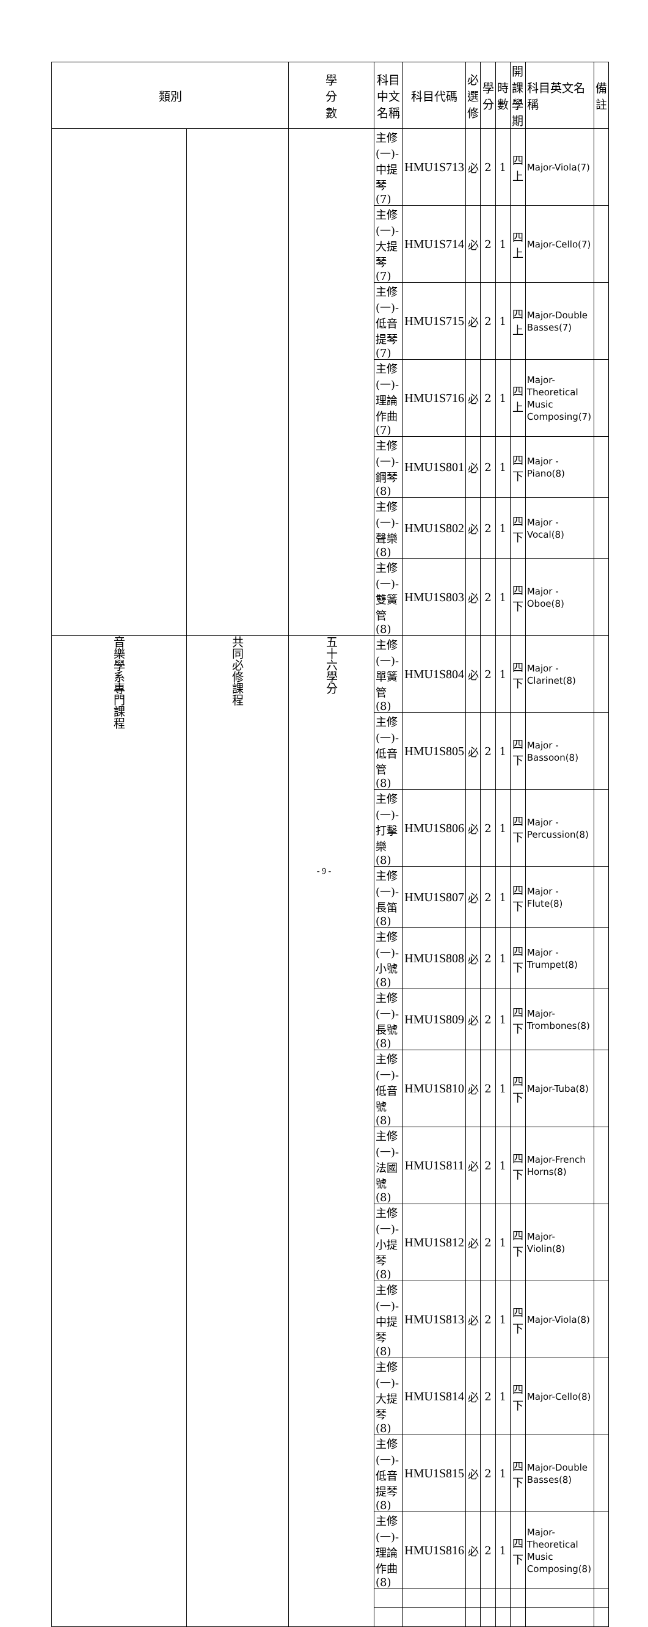| 類別 | | 學 分 數 | 科目中文名稱 | 科目代碼 | 必 選 修 | 學 分 | 時 數 | 開課 學期 | 科目英文名稱 | 備註 |
| --- | --- | --- | --- | --- | --- | --- | --- | --- | --- | --- |
| | | | 主修(一)-中提琴(7) | HMU1S713 | 必 | 2 | 1 | 四上 | Major-Viola(7) | |
| | | | 主修(一)-大提琴(7) | HMU1S714 | 必 | 2 | 1 | 四上 | Major-Cello(7) | |
| | | | 主修(一)-低音提琴(7) | HMU1S715 | 必 | 2 | 1 | 四上 | Major-Double Basses(7) | |
| | | | 主修(一)-理論作曲(7) | HMU1S716 | 必 | 2 | 1 | 四上 | Major-Theoretical Music Composing(7) | |
| | | | 主修(一)-鋼琴(8) | HMU1S801 | 必 | 2 | 1 | 四下 | Major -Piano(8) | |
| | | | 主修(一)-聲樂(8) | HMU1S802 | 必 | 2 | 1 | 四下 | Major -Vocal(8) | |
| | | | 主修(一)-雙簧管(8) | HMU1S803 | 必 | 2 | 1 | 四下 | Major -Oboe(8) | |
| 音樂學系專門課程 | 共同必修課程 | 五十六學分 | 主修(一)-單簧管(8) | HMU1S804 | 必 | 2 | 1 | 四下 | Major -Clarinet(8) | |
| | | | 主修(一)-低音管(8) | HMU1S805 | 必 | 2 | 1 | 四下 | Major -Bassoon(8) | |
| | | | 主修(一)-打擊樂(8) | HMU1S806 | 必 | 2 | 1 | 四下 | Major -Percussion(8) | |
| | | | 主修(一)-長笛(8) | HMU1S807 | 必 | 2 | 1 | 四下 | Major -Flute(8) | |
| | | | 主修(一)-小號(8) | HMU1S808 | 必 | 2 | 1 | 四下 | Major -Trumpet(8) | |
| | | | 主修(一)-長號(8) | HMU1S809 | 必 | 2 | 1 | 四下 | Major-Trombones(8) | |
| | | | 主修(一)-低音號(8) | HMU1S810 | 必 | 2 | 1 | 四下 | Major-Tuba(8) | |
| | | | 主修(一)-法國號(8) | HMU1S811 | 必 | 2 | 1 | 四下 | Major-French Horns(8) | |
| | | | 主修(一)-小提琴(8) | HMU1S812 | 必 | 2 | 1 | 四下 | Major-Violin(8) | |
| | | | 主修(一)-中提琴(8) | HMU1S813 | 必 | 2 | 1 | 四下 | Major-Viola(8) | |
| | | | 主修(一)-大提琴(8) | HMU1S814 | 必 | 2 | 1 | 四下 | Major-Cello(8) | |
| | | | 主修(一)-低音提琴(8) | HMU1S815 | 必 | 2 | 1 | 四下 | Major-Double Basses(8) | |
| | | | 主修(一)-理論作曲(8) | HMU1S816 | 必 | 2 | 1 | 四下 | Major-Theoretical Music Composing(8) | |
- 9 -